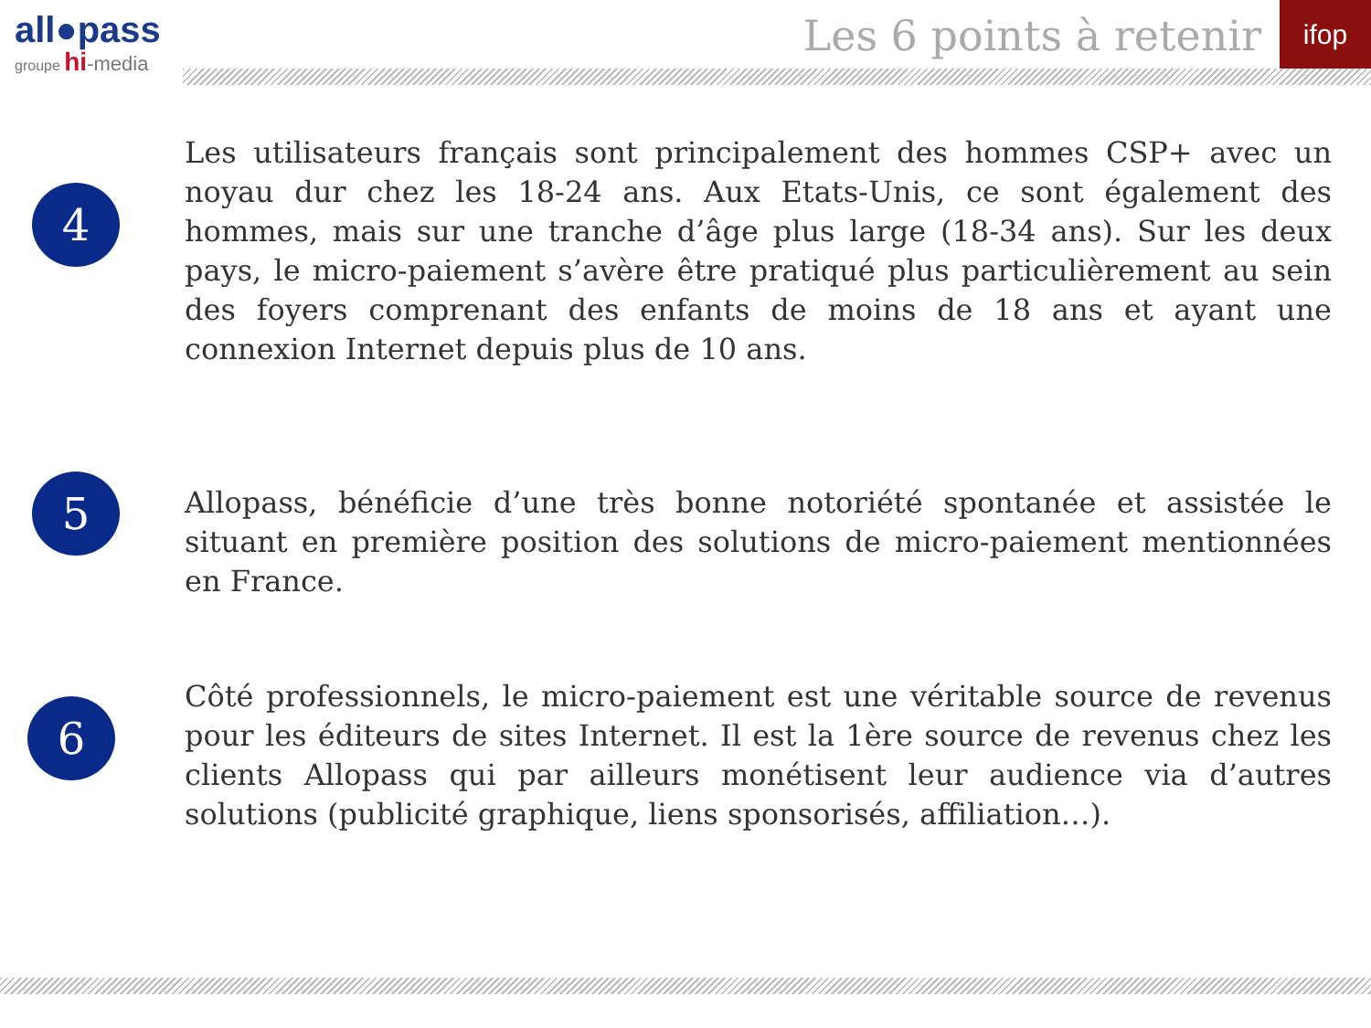all●pass
groupe hi-media
Les 6 points à retenir
ifop
4
Les utilisateurs français sont principalement des hommes CSP+ avec un noyau dur chez les 18-24 ans. Aux Etats-Unis, ce sont également des hommes, mais sur une tranche d’âge plus large (18-34 ans). Sur les deux pays, le micro-paiement s’avère être pratiqué plus particulièrement au sein des foyers comprenant des enfants de moins de 18 ans et ayant une connexion Internet depuis plus de 10 ans.
5
Allopass, bénéficie d’une très bonne notoriété spontanée et assistée le situant en première position des solutions de micro-paiement mentionnées en France.
6
Côté professionnels, le micro-paiement est une véritable source de revenus pour les éditeurs de sites Internet. Il est la 1ère source de revenus chez les clients Allopass qui par ailleurs monétisent leur audience via d’autres solutions (publicité graphique, liens sponsorisés, affiliation…).